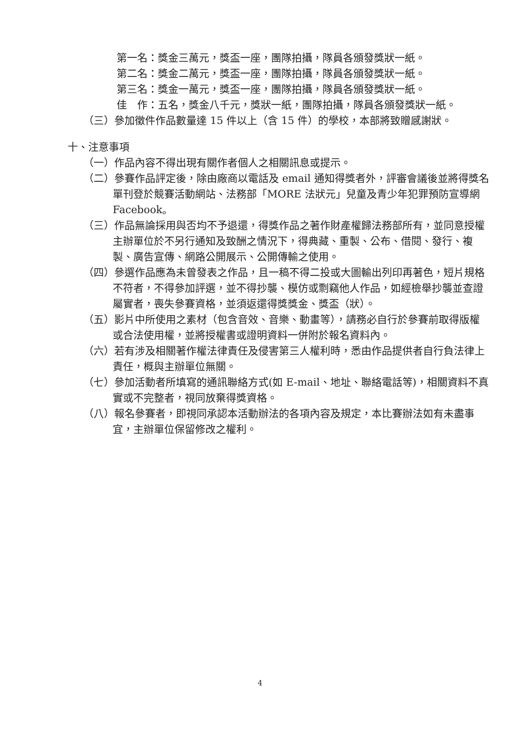第一名：獎金三萬元，獎盃一座，團隊拍攝，隊員各頒發獎狀一紙。
第二名：獎金二萬元，獎盃一座，團隊拍攝，隊員各頒發獎狀一紙。
第三名：獎金一萬元，獎盃一座，團隊拍攝，隊員各頒發獎狀一紙。
佳　作：五名，獎金八千元，獎狀一紙，團隊拍攝，隊員各頒發獎狀一紙。
（三）參加徵件作品數量達 15 件以上（含 15 件）的學校，本部將致贈感謝狀。
十、注意事項
（一）作品內容不得出現有關作者個人之相關訊息或提示。
（二）參賽作品評定後，除由廠商以電話及 email 通知得獎者外，評審會議後並將得獎名單刊登於競賽活動網站、法務部「MORE 法狀元」兒童及青少年犯罪預防宣導網 Facebook。
（三）作品無論採用與否均不予退還，得獎作品之著作財產權歸法務部所有，並同意授權主辦單位於不另行通知及致酬之情況下，得典藏、重製、公布、借閱、發行、複製、廣告宣傳、網路公開展示、公開傳輸之使用。
（四）參選作品應為未曾發表之作品，且一稿不得二投或大圖輸出列印再著色，短片規格不符者，不得參加評選，並不得抄襲、模仿或剽竊他人作品，如經檢舉抄襲並查證屬實者，喪失參賽資格，並須返還得獎獎金、獎盃（狀）。
（五）影片中所使用之素材（包含音效、音樂、動畫等），請務必自行於參賽前取得版權或合法使用權，並將授權書或證明資料一併附於報名資料內。
（六）若有涉及相關著作權法律責任及侵害第三人權利時，悉由作品提供者自行負法律上責任，概與主辦單位無關。
（七）參加活動者所填寫的通訊聯絡方式(如 E-mail、地址、聯絡電話等)，相關資料不真實或不完整者，視同放棄得獎資格。
（八）報名參賽者，即視同承認本活動辦法的各項內容及規定，本比賽辦法如有未盡事宜，主辦單位保留修改之權利。
4